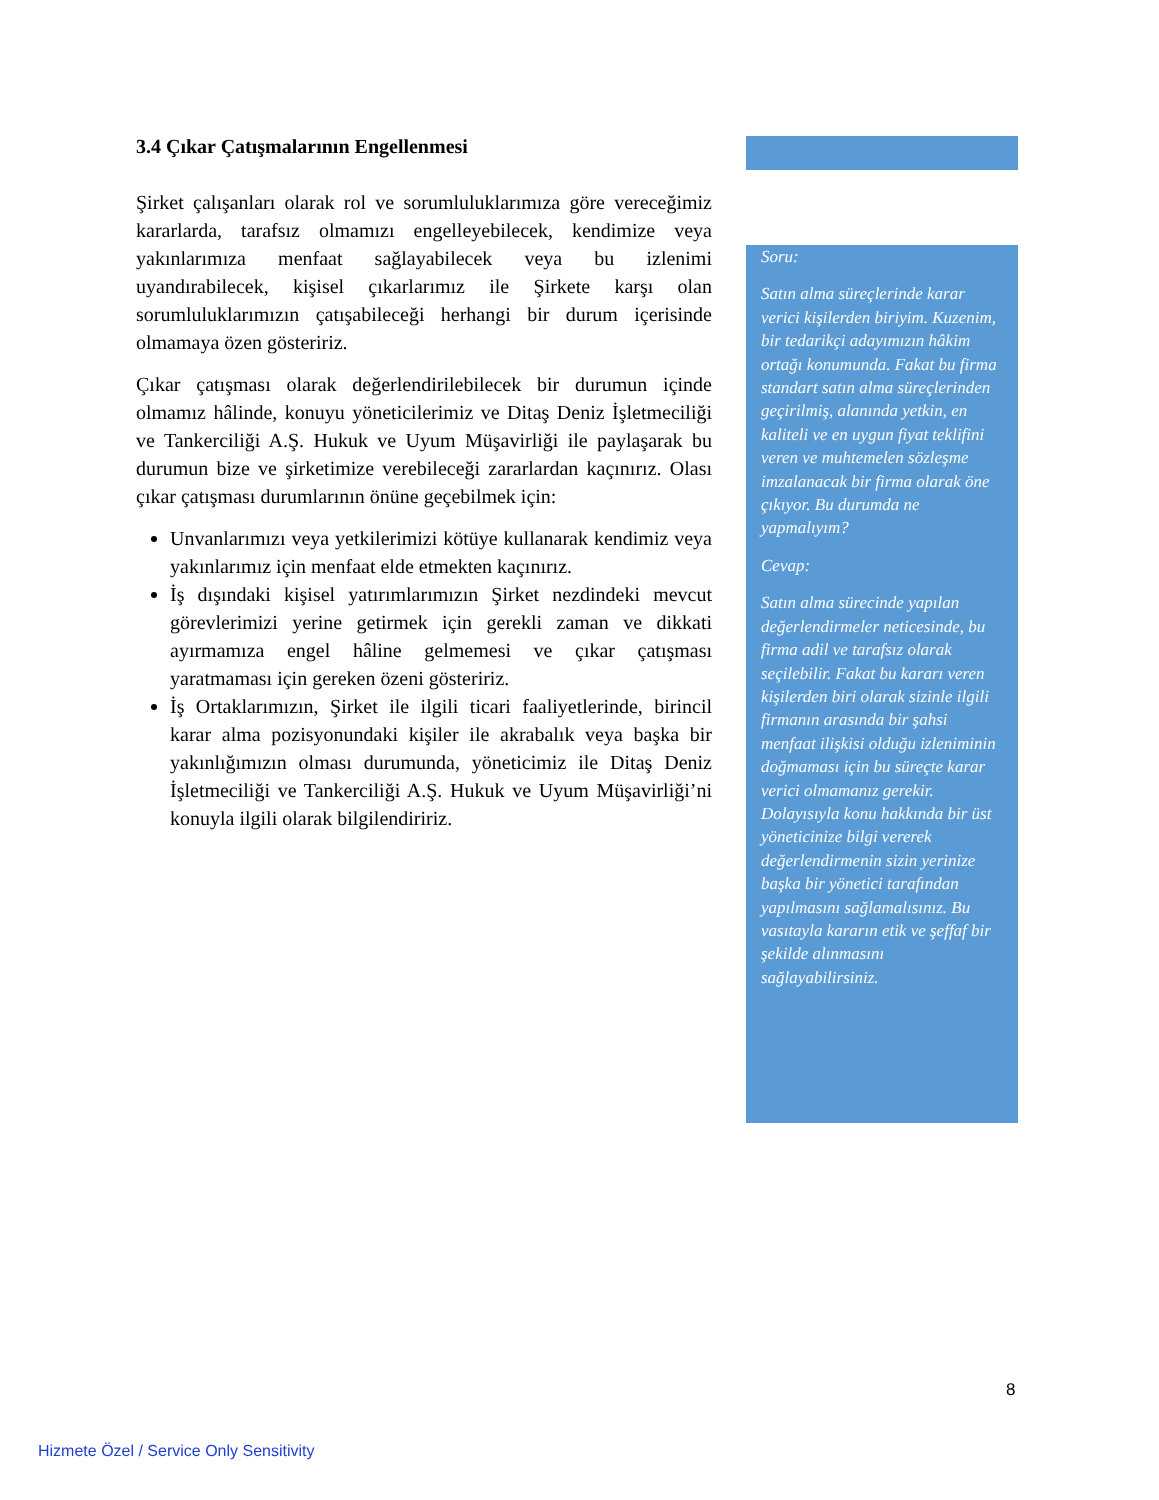3.4 Çıkar Çatışmalarının Engellenmesi
Şirket çalışanları olarak rol ve sorumluluklarımıza göre vereceğimiz kararlarda, tarafsız olmamızı engelleyebilecek, kendimize veya yakınlarımıza menfaat sağlayabilecek veya bu izlenimi uyandırabilecek, kişisel çıkarlarımız ile Şirkete karşı olan sorumluluklarımızın çatışabileceği herhangi bir durum içerisinde olmamaya özen gösteririz.
Çıkar çatışması olarak değerlendirilebilecek bir durumun içinde olmamız hâlinde, konuyu yöneticilerimiz ve Ditaş Deniz İşletmeciliği ve Tankerciliği A.Ş. Hukuk ve Uyum Müşavirliği ile paylaşarak bu durumun bize ve şirketimize verebileceği zararlardan kaçınırız. Olası çıkar çatışması durumlarının önüne geçebilmek için:
Unvanlarımızı veya yetkilerimizi kötüye kullanarak kendimiz veya yakınlarımız için menfaat elde etmekten kaçınırız.
İş dışındaki kişisel yatırımlarımızın Şirket nezdindeki mevcut görevlerimizi yerine getirmek için gerekli zaman ve dikkati ayırmamıza engel hâline gelmemesi ve çıkar çatışması yaratmaması için gereken özeni gösteririz.
İş Ortaklarımızın, Şirket ile ilgili ticari faaliyetlerinde, birincil karar alma pozisyonundaki kişiler ile akrabalık veya başka bir yakınlığımızın olması durumunda, yöneticimiz ile Ditaş Deniz İşletmeciliği ve Tankerciliği A.Ş. Hukuk ve Uyum Müşavirliği’ni konuyla ilgili olarak bilgilendiririz.
Soru:
Satın alma süreçlerinde karar verici kişilerden biriyim. Kuzenim, bir tedarikçi adayımızın hâkim ortağı konumunda. Fakat bu firma standart satın alma süreçlerinden geçirilmiş, alanında yetkin, en kaliteli ve en uygun fiyat teklifini veren ve muhtemelen sözleşme imzalanacak bir firma olarak öne çıkıyor. Bu durumda ne yapmalıyım?
Cevap:
Satın alma sürecinde yapılan değerlendirmeler neticesinde, bu firma adil ve tarafsız olarak seçilebilir. Fakat bu kararı veren kişilerden biri olarak sizinle ilgili firmanın arasında bir şahsi menfaat ilişkisi olduğu izleniminin doğmaması için bu süreçte karar verici olmamanız gerekir. Dolayısıyla konu hakkında bir üst yöneticinize bilgi vererek değerlendirmenin sizin yerinize başka bir yönetici tarafından yapılmasını sağlamalısınız. Bu vasıtayla kararın etik ve şeffaf bir şekilde alınmasını sağlayabilirsiniz.
8
Hizmete Özel / Service Only Sensitivity